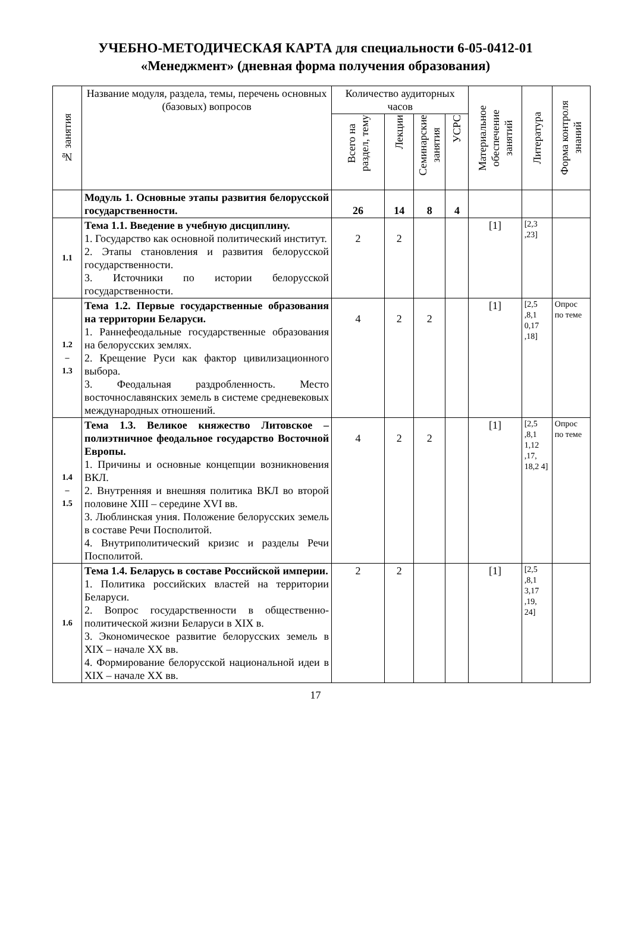УЧЕБНО-МЕТОДИЧЕСКАЯ КАРТА для специальности 6-05-0412-01
«Менеджмент» (дневная форма получения образования)
| № занятия | Название модуля, раздела, темы, перечень основных (базовых) вопросов | Количество аудиторных часов | | | | Материальное обеспечение занятий | Литература | Форма контроля знаний |
| --- | --- | --- | --- | --- | --- | --- | --- | --- |
| | | Всего на раздел, тему | Лекции | Семинарские занятия | УСРС | | | |
| | Модуль 1. Основные этапы развития белорусской государственности. | 26 | 14 | 8 | 4 | | | |
| 1.1 | Тема 1.1. Введение в учебную дисциплину. 1. Государство как основной политический институт. 2. Этапы становления и развития белорусской государственности. 3. Источники по истории белорусской государственности. | 2 | 2 | | | [1] | [2,3 ,23] | |
| 1.2 – 1.3 | Тема 1.2. Первые государственные образования на территории Беларуси. 1. Раннефеодальные государственные образования на белорусских землях. 2. Крещение Руси как фактор цивилизационного выбора. 3. Феодальная раздробленность. Место восточнославянских земель в системе средневековых международных отношений. | 4 | 2 | 2 | | [1] | [2,5 ,8,1 0,17 ,18] | Опрос по теме |
| 1.4 – 1.5 | Тема 1.3. Великое княжество Литовское – полиэтничное феодальное государство Восточной Европы. 1. Причины и основные концепции возникновения ВКЛ. 2. Внутренняя и внешняя политика ВКЛ во второй половине XIII – середине XVI вв. 3. Люблинская уния. Положение белорусских земель в составе Речи Посполитой. 4. Внутриполитический кризис и разделы Речи Посполитой. | 4 | 2 | 2 | | [1] | [2,5 ,8,1 1,12 ,17, 18,2 4] | Опрос по теме |
| 1.6 | Тема 1.4. Беларусь в составе Российской империи. 1. Политика российских властей на территории Беларуси. 2. Вопрос государственности в общественно-политической жизни Беларуси в XIX в. 3. Экономическое развитие белорусских земель в XIX – начале XX вв. 4. Формирование белорусской национальной идеи в XIX – начале XX вв. | 2 | 2 | | | [1] | [2,5 ,8,1 3,17 ,19, 24] | |
17